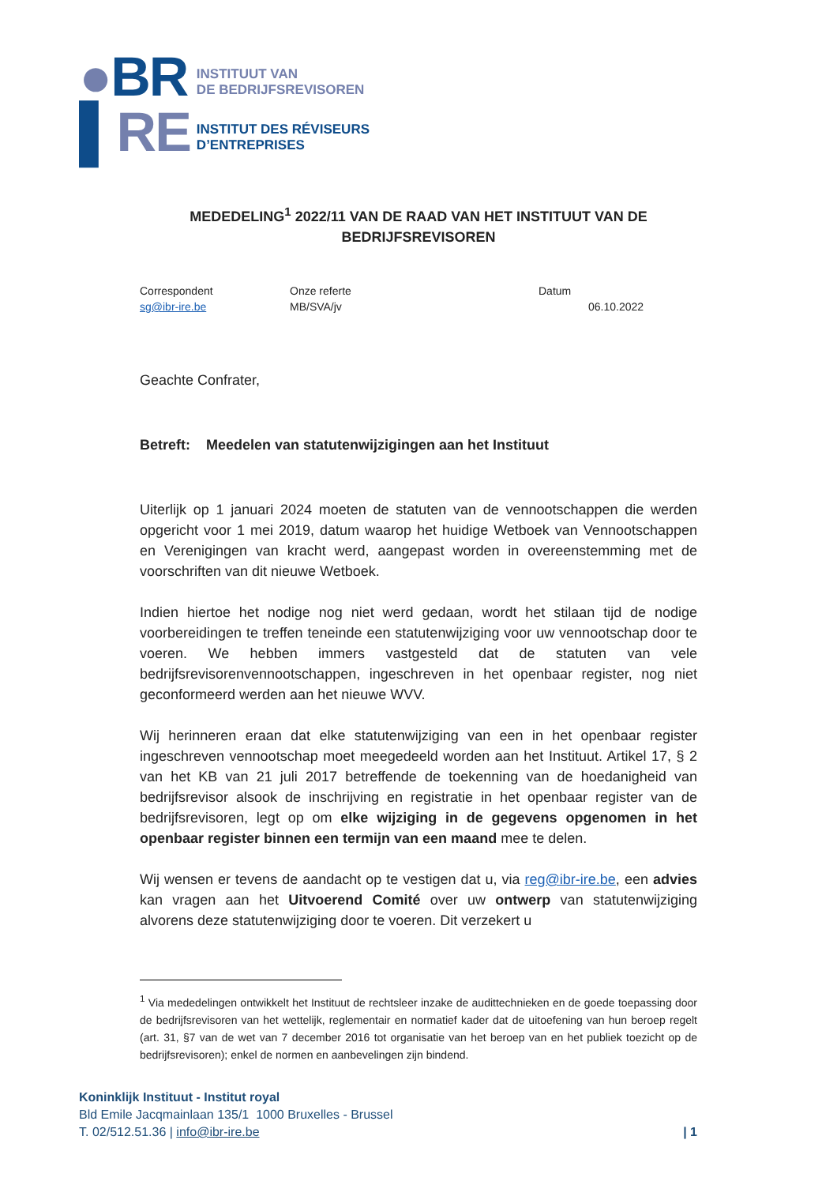●BR
▌RE
INSTITUUT VAN
DE BEDRIJFSREVISOREN
INSTITUT DES RÉVISEURS
D’ENTREPRISES
MEDEDELING<sup>1</sup> 2022/11 VAN DE RAAD VAN HET INSTITUUT VAN DE BEDRIJFSREVISOREN
Correspondent
sg@ibr-ire.be
Onze referte
MB/SVA/jv
Datum
06.10.2022
Geachte Confrater,
Betreft: Meedelen van statutenwijzigingen aan het Instituut
Uiterlijk op 1 januari 2024 moeten de statuten van de vennootschappen die werden opgericht voor 1 mei 2019, datum waarop het huidige Wetboek van Vennootschappen en Verenigingen van kracht werd, aangepast worden in overeenstemming met de voorschriften van dit nieuwe Wetboek.
Indien hiertoe het nodige nog niet werd gedaan, wordt het stilaan tijd de nodige voorbereidingen te treffen teneinde een statutenwijziging voor uw vennootschap door te voeren. We hebben immers vastgesteld dat de statuten van vele bedrijfsrevisorenvennootschappen, ingeschreven in het openbaar register, nog niet geconformeerd werden aan het nieuwe WVV.
Wij herinneren eraan dat elke statutenwijziging van een in het openbaar register ingeschreven vennootschap moet meegedeeld worden aan het Instituut. Artikel 17, § 2 van het KB van 21 juli 2017 betreffende de toekenning van de hoedanigheid van bedrijfsrevisor alsook de inschrijving en registratie in het openbaar register van de bedrijfsrevisoren, legt op om elke wijziging in de gegevens opgenomen in het openbaar register binnen een termijn van een maand mee te delen.
Wij wensen er tevens de aandacht op te vestigen dat u, via reg@ibr-ire.be, een advies kan vragen aan het Uitvoerend Comité over uw ontwerp van statutenwijziging alvorens deze statutenwijziging door te voeren. Dit verzekert u
<sup>1</sup> Via mededelingen ontwikkelt het Instituut de rechtsleer inzake de audittechnieken en de goede toepassing door de bedrijfsrevisoren van het wettelijk, reglementair en normatief kader dat de uitoefening van hun beroep regelt (art. 31, §7 van de wet van 7 december 2016 tot organisatie van het beroep van en het publiek toezicht op de bedrijfsrevisoren); enkel de normen en aanbevelingen zijn bindend.
Koninklijk Instituut - Institut royal
Bld Emile Jacqmainlaan 135/1 1000 Bruxelles - Brussel
T. 02/512.51.36 | info@ibr-ire.be | 1